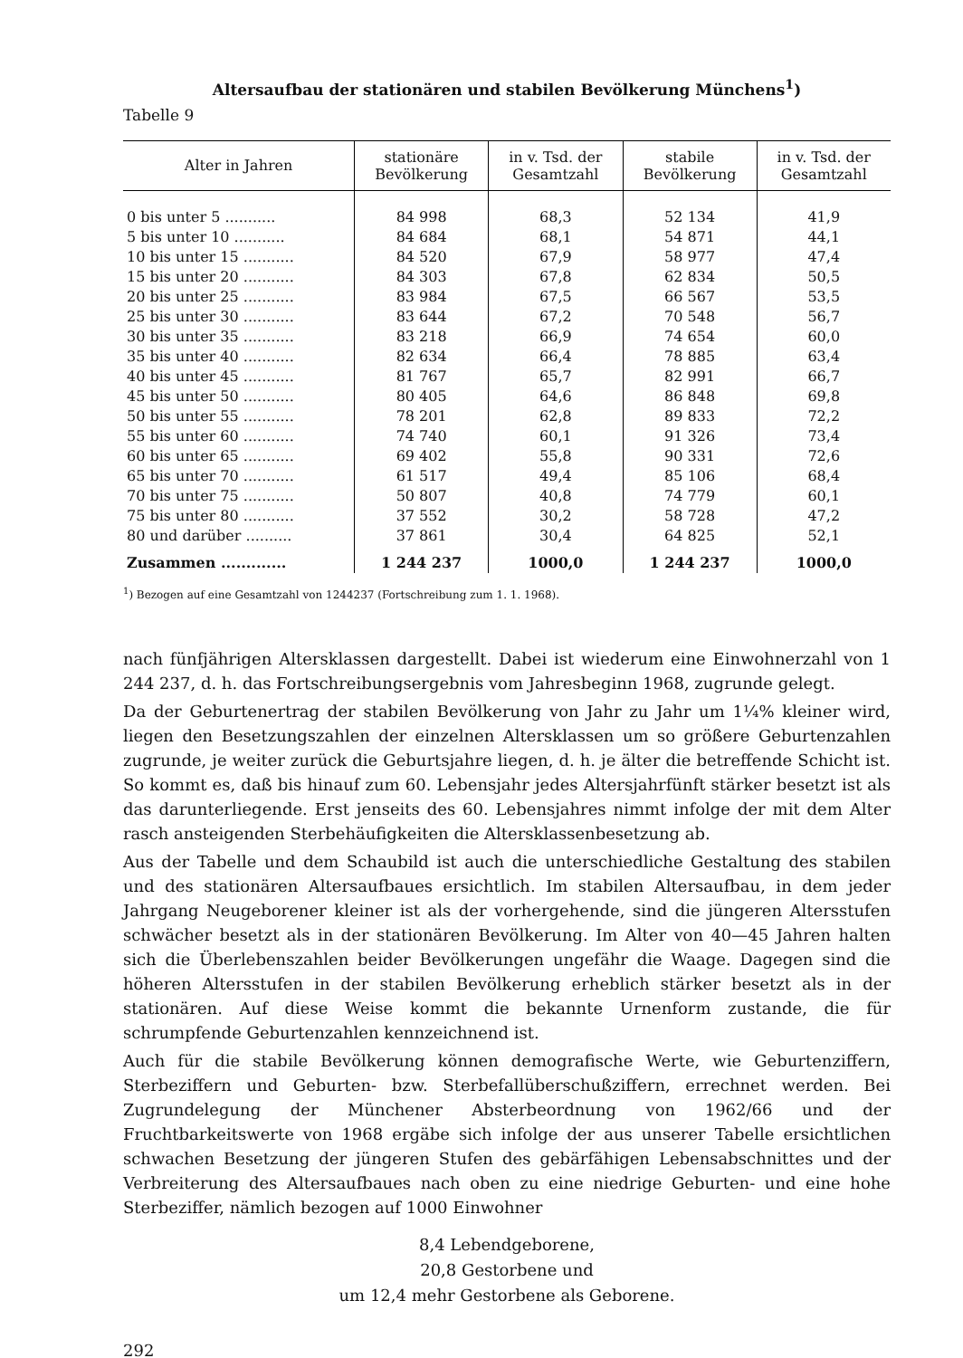Altersaufbau der stationären und stabilen Bevölkerung Münchens<sup>1</sup>)
Tabelle 9
| Alter in Jahren | stationäre Bevölkerung | in v. Tsd. der Gesamtzahl | stabile Bevölkerung | in v. Tsd. der Gesamtzahl |
| --- | --- | --- | --- | --- |
| 0 bis unter 5 ........... | 84 998 | 68,3 | 52 134 | 41,9 |
| 5 bis unter 10 ........... | 84 684 | 68,1 | 54 871 | 44,1 |
| 10 bis unter 15 ........... | 84 520 | 67,9 | 58 977 | 47,4 |
| 15 bis unter 20 ........... | 84 303 | 67,8 | 62 834 | 50,5 |
| 20 bis unter 25 ........... | 83 984 | 67,5 | 66 567 | 53,5 |
| 25 bis unter 30 ........... | 83 644 | 67,2 | 70 548 | 56,7 |
| 30 bis unter 35 ........... | 83 218 | 66,9 | 74 654 | 60,0 |
| 35 bis unter 40 ........... | 82 634 | 66,4 | 78 885 | 63,4 |
| 40 bis unter 45 ........... | 81 767 | 65,7 | 82 991 | 66,7 |
| 45 bis unter 50 ........... | 80 405 | 64,6 | 86 848 | 69,8 |
| 50 bis unter 55 ........... | 78 201 | 62,8 | 89 833 | 72,2 |
| 55 bis unter 60 ........... | 74 740 | 60,1 | 91 326 | 73,4 |
| 60 bis unter 65 ........... | 69 402 | 55,8 | 90 331 | 72,6 |
| 65 bis unter 70 ........... | 61 517 | 49,4 | 85 106 | 68,4 |
| 70 bis unter 75 ........... | 50 807 | 40,8 | 74 779 | 60,1 |
| 75 bis unter 80 ........... | 37 552 | 30,2 | 58 728 | 47,2 |
| 80 und darüber .......... | 37 861 | 30,4 | 64 825 | 52,1 |
| Zusammen ............. | 1 244 237 | 1000,0 | 1 244 237 | 1000,0 |
<sup>1</sup>) Bezogen auf eine Gesamtzahl von 1244237 (Fortschreibung zum 1. 1. 1968).
nach fünfjährigen Altersklassen dargestellt. Dabei ist wiederum eine Einwohnerzahl von 1 244 237, d. h. das Fortschreibungsergebnis vom Jahresbeginn 1968, zugrunde gelegt.
Da der Geburtenertrag der stabilen Bevölkerung von Jahr zu Jahr um 1¼% kleiner wird, liegen den Besetzungszahlen der einzelnen Altersklassen um so größere Geburtenzahlen zugrunde, je weiter zurück die Geburtsjahre liegen, d. h. je älter die betreffende Schicht ist. So kommt es, daß bis hinauf zum 60. Lebensjahr jedes Altersjahrfünft stärker besetzt ist als das darunterliegende. Erst jenseits des 60. Lebensjahres nimmt infolge der mit dem Alter rasch ansteigenden Sterbehäufigkeiten die Altersklassenbesetzung ab.
Aus der Tabelle und dem Schaubild ist auch die unterschiedliche Gestaltung des stabilen und des stationären Altersaufbaues ersichtlich. Im stabilen Altersaufbau, in dem jeder Jahrgang Neugeborener kleiner ist als der vorhergehende, sind die jüngeren Altersstufen schwächer besetzt als in der stationären Bevölkerung. Im Alter von 40—45 Jahren halten sich die Überlebenszahlen beider Bevölkerungen ungefähr die Waage. Dagegen sind die höheren Altersstufen in der stabilen Bevölkerung erheblich stärker besetzt als in der stationären. Auf diese Weise kommt die bekannte Urnenform zustande, die für schrumpfende Geburtenzahlen kennzeichnend ist.
Auch für die stabile Bevölkerung können demografische Werte, wie Geburtenziffern, Sterbeziffern und Geburten- bzw. Sterbefallüberschußziffern, errechnet werden. Bei Zugrundelegung der Münchener Absterbeordnung von 1962/66 und der Fruchtbarkeitswerte von 1968 ergäbe sich infolge der aus unserer Tabelle ersichtlichen schwachen Besetzung der jüngeren Stufen des gebärfähigen Lebensabschnittes und der Verbreiterung des Altersaufbaues nach oben zu eine niedrige Geburten- und eine hohe Sterbeziffer, nämlich bezogen auf 1000 Einwohner
8,4 Lebendgeborene,
20,8 Gestorbene und
um 12,4 mehr Gestorbene als Geborene.
292